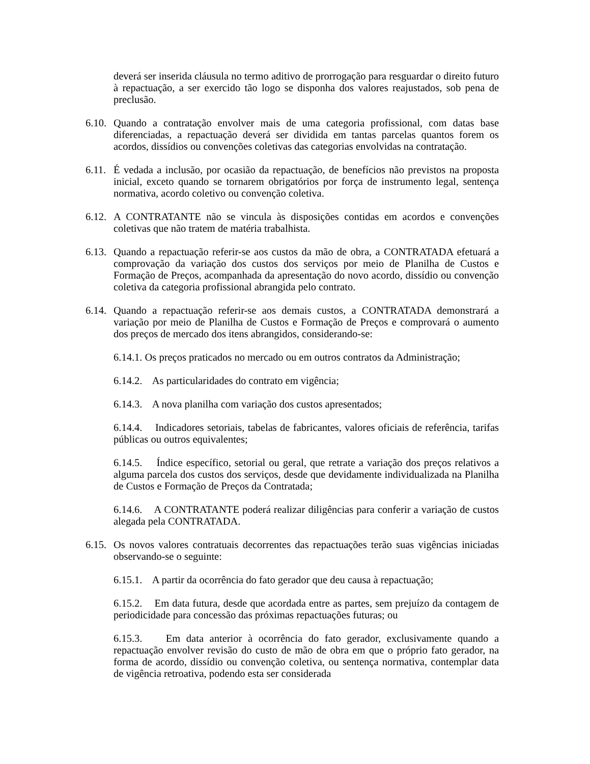deverá ser inserida cláusula no termo aditivo de prorrogação para resguardar o direito futuro à repactuação, a ser exercido tão logo se disponha dos valores reajustados, sob pena de preclusão.
6.10. Quando a contratação envolver mais de uma categoria profissional, com datas base diferenciadas, a repactuação deverá ser dividida em tantas parcelas quantos forem os acordos, dissídios ou convenções coletivas das categorias envolvidas na contratação.
6.11. É vedada a inclusão, por ocasião da repactuação, de benefícios não previstos na proposta inicial, exceto quando se tornarem obrigatórios por força de instrumento legal, sentença normativa, acordo coletivo ou convenção coletiva.
6.12. A CONTRATANTE não se vincula às disposições contidas em acordos e convenções coletivas que não tratem de matéria trabalhista.
6.13. Quando a repactuação referir-se aos custos da mão de obra, a CONTRATADA efetuará a comprovação da variação dos custos dos serviços por meio de Planilha de Custos e Formação de Preços, acompanhada da apresentação do novo acordo, dissídio ou convenção coletiva da categoria profissional abrangida pelo contrato.
6.14. Quando a repactuação referir-se aos demais custos, a CONTRATADA demonstrará a variação por meio de Planilha de Custos e Formação de Preços e comprovará o aumento dos preços de mercado dos itens abrangidos, considerando-se:
6.14.1. Os preços praticados no mercado ou em outros contratos da Administração;
6.14.2. As particularidades do contrato em vigência;
6.14.3. A nova planilha com variação dos custos apresentados;
6.14.4. Indicadores setoriais, tabelas de fabricantes, valores oficiais de referência, tarifas públicas ou outros equivalentes;
6.14.5. Índice específico, setorial ou geral, que retrate a variação dos preços relativos a alguma parcela dos custos dos serviços, desde que devidamente individualizada na Planilha de Custos e Formação de Preços da Contratada;
6.14.6. A CONTRATANTE poderá realizar diligências para conferir a variação de custos alegada pela CONTRATADA.
6.15. Os novos valores contratuais decorrentes das repactuações terão suas vigências iniciadas observando-se o seguinte:
6.15.1. A partir da ocorrência do fato gerador que deu causa à repactuação;
6.15.2. Em data futura, desde que acordada entre as partes, sem prejuízo da contagem de periodicidade para concessão das próximas repactuações futuras; ou
6.15.3. Em data anterior à ocorrência do fato gerador, exclusivamente quando a repactuação envolver revisão do custo de mão de obra em que o próprio fato gerador, na forma de acordo, dissídio ou convenção coletiva, ou sentença normativa, contemplar data de vigência retroativa, podendo esta ser considerada